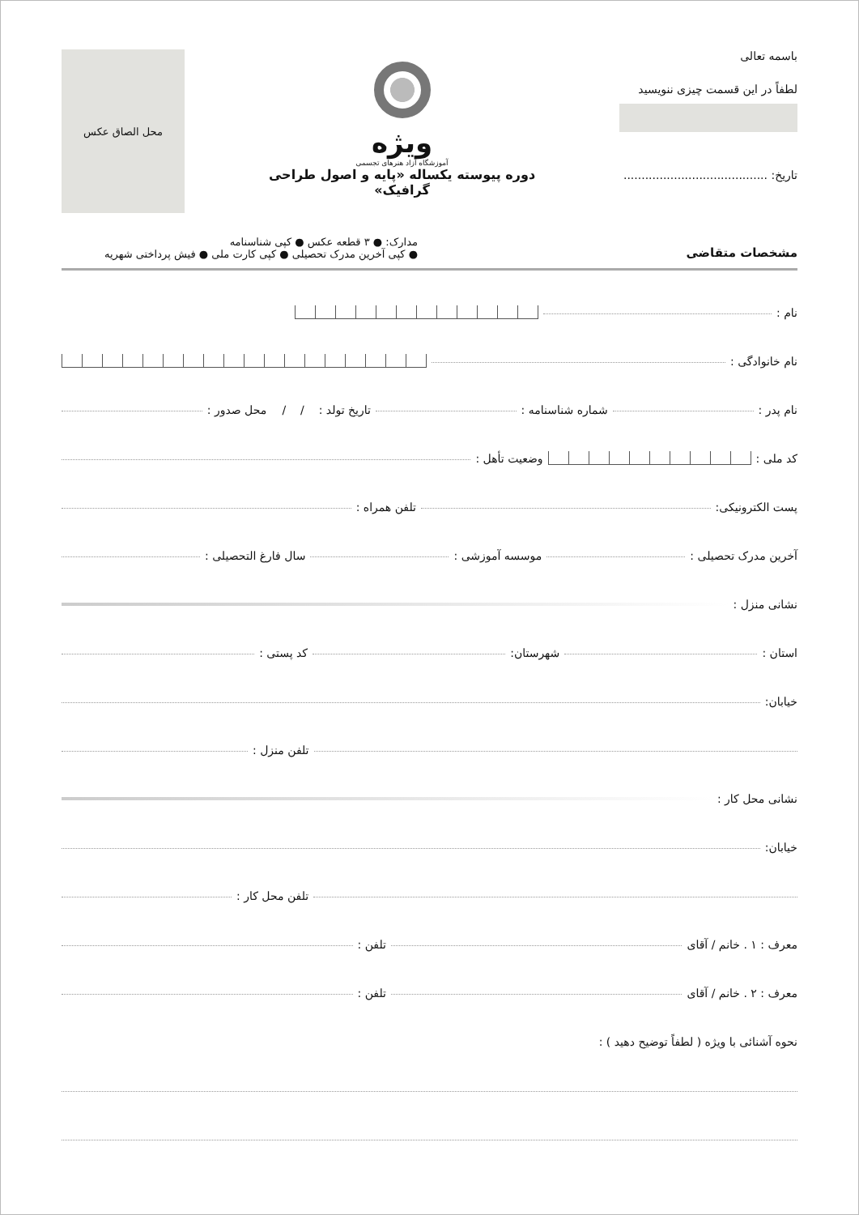باسمه تعالی
لطفاً در این قسمت چیزی ننویسید
تاریخ: ........................................
ویژه
آموزشگاه آزاد هنرهای تجسمی
دوره پیوسته یکساله «پایه و اصول طراحی گرافیک»
محل الصاق عکس
مشخصات متقاضی
مدارک: ● ۳ قطعه عکس ● کپی شناسنامه
● کپی آخرین مدرک تحصیلی ● کپی کارت ملی ● فیش پرداختی شهریه
نام :
نام خانوادگی :
نام پدر : شماره شناسنامه : تاریخ تولد : / / محل صدور :
کد ملی : وضعیت تأهل :
پست الکترونیکی: تلفن همراه :
آخرین مدرک تحصیلی : موسسه آموزشی : سال فارغ التحصیلی :
نشانی منزل :
استان : شهرستان: کد پستی :
خیابان:
تلفن منزل :
نشانی محل کار :
خیابان:
تلفن محل کار :
معرف : ۱ . خانم / آقای تلفن :
معرف : ۲ . خانم / آقای تلفن :
نحوه آشنائی با ویژه ( لطفاً توضیح دهید ) :